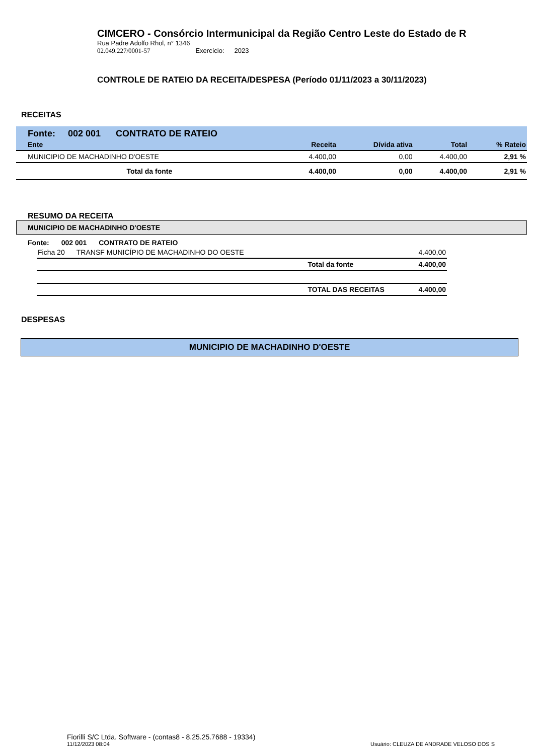CIMCERO - Consórcio Intermunicipal da Região Centro Leste do Estado de R
Rua Padre Adolfo Rhol, n° 1346
02.049.227/0001-57 Exercício: 2023
CONTROLE DE RATEIO DA RECEITA/DESPESA (Período 01/11/2023 a 30/11/2023)
RECEITAS
Fonte: 002 001 CONTRATO DE RATEIO
| Ente | Receita | Dívida ativa | Total | % Rateio |
| --- | --- | --- | --- | --- |
| MUNICIPIO DE MACHADINHO D'OESTE | 4.400,00 | 0,00 | 4.400,00 | 2,91 % |
| Total da fonte | 4.400,00 | 0,00 | 4.400,00 | 2,91 % |
RESUMO DA RECEITA
MUNICIPIO DE MACHADINHO D'OESTE
Fonte: 002 001 CONTRATO DE RATEIO
| Ficha 20 TRANSF MUNICÍPIO DE MACHADINHO DO OESTE | | 4.400,00 |
| | Total da fonte | 4.400,00 |
| | TOTAL DAS RECEITAS | 4.400,00 |
DESPESAS
MUNICIPIO DE MACHADINHO D'OESTE
Fiorilli S/C Ltda. Software - (contas8 - 8.25.25.7688 - 19334)
11/12/2023 08:04 Usuário: CLEUZA DE ANDRADE VELOSO DOS S